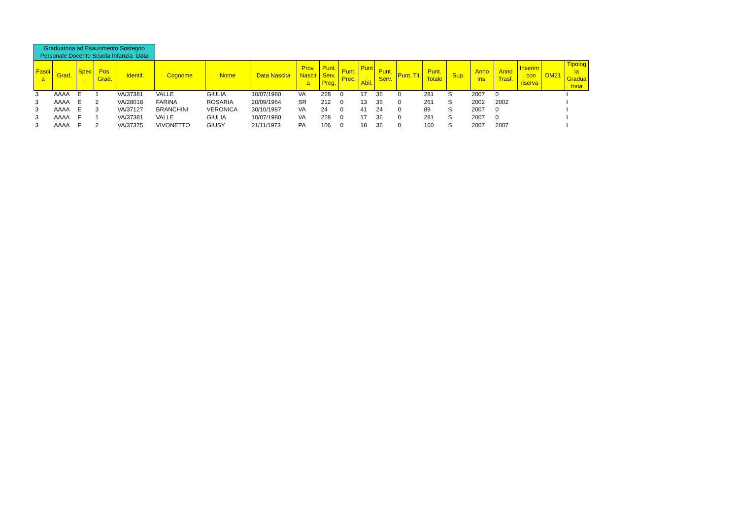Graduatoria ad Esaurimento Sostegno Personale Docente Scuola Infanzia Data
| Fasci a | Grad. | Spec . | Pos. Grad. | Identif. | Cognome | Nome | Data Nascita | Prov. Nascit a | Punt. Serv. Preg. | Punt. Prec. | Punt . Abil. | Punt. Serv. | Punt. Tit. | Punt. Totale | Sup. | Anno Ins. | Anno Trasf. | Inserim . con riserva | DM21 | Tipolog ia Gradua toria |
| --- | --- | --- | --- | --- | --- | --- | --- | --- | --- | --- | --- | --- | --- | --- | --- | --- | --- | --- | --- | --- |
| 3 | AAAA | E | 1 | VA/37381 | VALLE | GIULIA | 10/07/1980 | VA | 228 | 0 | 17 | 36 | 0 | 281 | S | 2007 | 0 | | | I |
| 3 | AAAA | E | 2 | VA/28018 | FARINA | ROSARIA | 20/09/1964 | SR | 212 | 0 | 13 | 36 | 0 | 261 | S | 2002 | 2002 | | | I |
| 3 | AAAA | E | 3 | VA/37127 | BRANCHINI | VERONICA | 30/10/1987 | VA | 24 | 0 | 41 | 24 | 0 | 89 | S | 2007 | 0 | | | I |
| 3 | AAAA | F | 1 | VA/37381 | VALLE | GIULIA | 10/07/1980 | VA | 228 | 0 | 17 | 36 | 0 | 281 | S | 2007 | 0 | | | I |
| 3 | AAAA | F | 2 | VA/37375 | VIVONETTO | GIUSY | 21/11/1973 | PA | 106 | 0 | 18 | 36 | 0 | 160 | S | 2007 | 2007 | | | I |